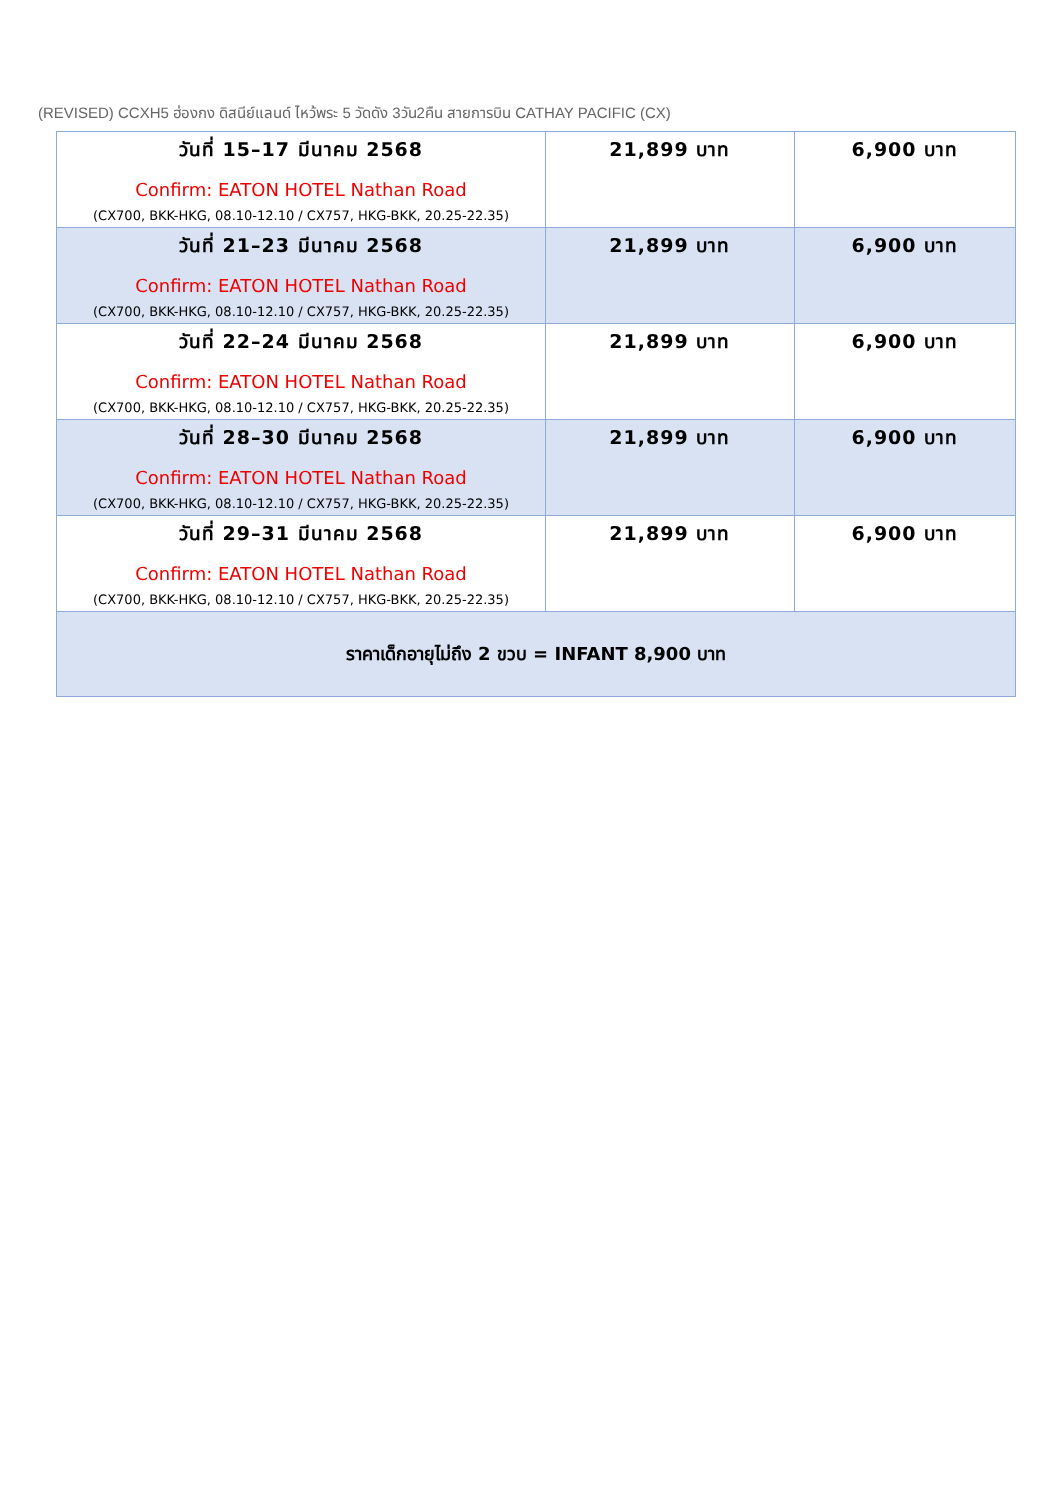(REVISED) CCXH5 ฮ่องกง ดิสนีย์แลนด์ ไหว้พระ 5 วัดดัง 3วัน2คืน สายการบิน CATHAY PACIFIC (CX)
| วันที่ 15–17 มีนาคม 2568 Confirm: EATON HOTEL Nathan Road (CX700, BKK-HKG, 08.10-12.10 / CX757, HKG-BKK, 20.25-22.35) | 21,899 บาท | 6,900 บาท |
| วันที่ 21–23 มีนาคม 2568 Confirm: EATON HOTEL Nathan Road (CX700, BKK-HKG, 08.10-12.10 / CX757, HKG-BKK, 20.25-22.35) | 21,899 บาท | 6,900 บาท |
| วันที่ 22–24 มีนาคม 2568 Confirm: EATON HOTEL Nathan Road (CX700, BKK-HKG, 08.10-12.10 / CX757, HKG-BKK, 20.25-22.35) | 21,899 บาท | 6,900 บาท |
| วันที่ 28–30 มีนาคม 2568 Confirm: EATON HOTEL Nathan Road (CX700, BKK-HKG, 08.10-12.10 / CX757, HKG-BKK, 20.25-22.35) | 21,899 บาท | 6,900 บาท |
| วันที่ 29–31 มีนาคม 2568 Confirm: EATON HOTEL Nathan Road (CX700, BKK-HKG, 08.10-12.10 / CX757, HKG-BKK, 20.25-22.35) | 21,899 บาท | 6,900 บาท |
| ราคาเด็กอายุไม่ถึง 2 ขวบ = INFANT 8,900 บาท | | |